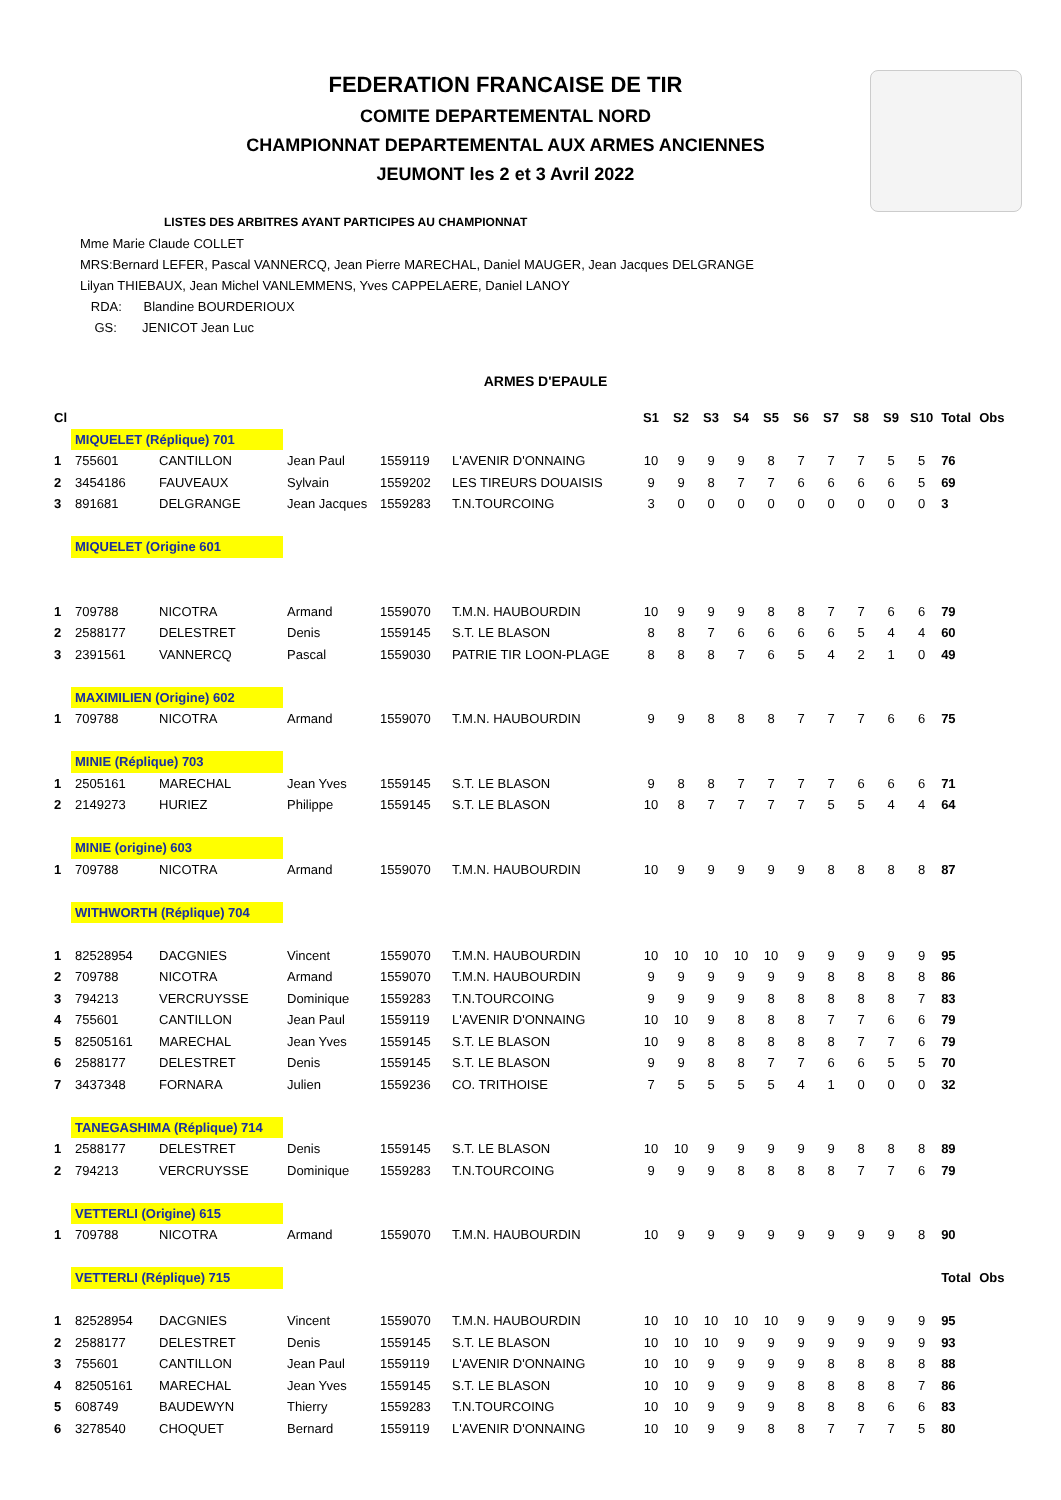FEDERATION FRANCAISE DE TIR
COMITE DEPARTEMENTAL NORD
CHAMPIONNAT DEPARTEMENTAL AUX ARMES ANCIENNES
JEUMONT les 2 et 3 Avril 2022
LISTES DES ARBITRES AYANT PARTICIPES AU CHAMPIONNAT
Mme Marie Claude COLLET
MRS:Bernard LEFER, Pascal VANNERCQ, Jean Pierre MARECHAL, Daniel MAUGER, Jean Jacques DELGRANGE
Lilyan THIEBAUX, Jean Michel VANLEMMENS, Yves CAPPELAERE, Daniel LANOY
RDA: Blandine BOURDERIOUX
GS: JENICOT Jean Luc
ARMES D'EPAULE
| Cl | | | | | | S1 | S2 | S3 | S4 | S5 | S6 | S7 | S8 | S9 | S10 | Total | Obs |
| --- | --- | --- | --- | --- | --- | --- | --- | --- | --- | --- | --- | --- | --- | --- | --- | --- | --- |
| | MIQUELET (Réplique) 701 | | | | | | | | | | | | | | | | |
| 1 | 755601 | CANTILLON | Jean Paul | 1559119 | L'AVENIR D'ONNAING | 10 | 9 | 9 | 9 | 8 | 7 | 7 | 7 | 5 | 5 | 76 | |
| 2 | 3454186 | FAUVEAUX | Sylvain | 1559202 | LES TIREURS DOUAISIS | 9 | 9 | 8 | 7 | 7 | 6 | 6 | 6 | 6 | 5 | 69 | |
| 3 | 891681 | DELGRANGE | Jean Jacques | 1559283 | T.N.TOURCOING | 3 | 0 | 0 | 0 | 0 | 0 | 0 | 0 | 0 | 0 | 3 | |
| | MIQUELET (Origine 601 | | | | | | | | | | | | | | | | |
| 1 | 709788 | NICOTRA | Armand | 1559070 | T.M.N. HAUBOURDIN | 10 | 9 | 9 | 9 | 8 | 8 | 7 | 7 | 6 | 6 | 79 | |
| 2 | 2588177 | DELESTRET | Denis | 1559145 | S.T. LE BLASON | 8 | 8 | 7 | 6 | 6 | 6 | 6 | 5 | 4 | 4 | 60 | |
| 3 | 2391561 | VANNERCQ | Pascal | 1559030 | PATRIE TIR LOON-PLAGE | 8 | 8 | 8 | 7 | 6 | 5 | 4 | 2 | 1 | 0 | 49 | |
| | MAXIMILIEN (Origine) 602 | | | | | | | | | | | | | | | | |
| 1 | 709788 | NICOTRA | Armand | 1559070 | T.M.N. HAUBOURDIN | 9 | 9 | 8 | 8 | 8 | 7 | 7 | 7 | 6 | 6 | 75 | |
| | MINIE (Réplique) 703 | | | | | | | | | | | | | | | | |
| 1 | 2505161 | MARECHAL | Jean Yves | 1559145 | S.T. LE BLASON | 9 | 8 | 8 | 7 | 7 | 7 | 7 | 6 | 6 | 6 | 71 | |
| 2 | 2149273 | HURIEZ | Philippe | 1559145 | S.T. LE BLASON | 10 | 8 | 7 | 7 | 7 | 7 | 5 | 5 | 4 | 4 | 64 | |
| | MINIE (origine) 603 | | | | | | | | | | | | | | | | |
| 1 | 709788 | NICOTRA | Armand | 1559070 | T.M.N. HAUBOURDIN | 10 | 9 | 9 | 9 | 9 | 9 | 8 | 8 | 8 | 8 | 87 | |
| | WITHWORTH (Réplique) 704 | | | | | | | | | | | | | | | | |
| 1 | 82528954 | DACGNIES | Vincent | 1559070 | T.M.N. HAUBOURDIN | 10 | 10 | 10 | 10 | 10 | 9 | 9 | 9 | 9 | 9 | 95 | |
| 2 | 709788 | NICOTRA | Armand | 1559070 | T.M.N. HAUBOURDIN | 9 | 9 | 9 | 9 | 9 | 9 | 8 | 8 | 8 | 8 | 86 | |
| 3 | 794213 | VERCRUYSSE | Dominique | 1559283 | T.N.TOURCOING | 9 | 9 | 9 | 9 | 8 | 8 | 8 | 8 | 8 | 7 | 83 | |
| 4 | 755601 | CANTILLON | Jean Paul | 1559119 | L'AVENIR D'ONNAING | 10 | 10 | 9 | 8 | 8 | 8 | 7 | 7 | 6 | 6 | 79 | |
| 5 | 82505161 | MARECHAL | Jean Yves | 1559145 | S.T. LE BLASON | 10 | 9 | 8 | 8 | 8 | 8 | 8 | 7 | 7 | 6 | 79 | |
| 6 | 2588177 | DELESTRET | Denis | 1559145 | S.T. LE BLASON | 9 | 9 | 8 | 8 | 7 | 7 | 6 | 6 | 5 | 5 | 70 | |
| 7 | 3437348 | FORNARA | Julien | 1559236 | CO. TRITHOISE | 7 | 5 | 5 | 5 | 5 | 4 | 1 | 0 | 0 | 0 | 32 | |
| | TANEGASHIMA (Réplique) 714 | | | | | | | | | | | | | | | | |
| 1 | 2588177 | DELESTRET | Denis | 1559145 | S.T. LE BLASON | 10 | 10 | 9 | 9 | 9 | 9 | 9 | 8 | 8 | 8 | 89 | |
| 2 | 794213 | VERCRUYSSE | Dominique | 1559283 | T.N.TOURCOING | 9 | 9 | 9 | 8 | 8 | 8 | 8 | 7 | 7 | 6 | 79 | |
| | VETTERLI (Origine) 615 | | | | | | | | | | | | | | | | |
| 1 | 709788 | NICOTRA | Armand | 1559070 | T.M.N. HAUBOURDIN | 10 | 9 | 9 | 9 | 9 | 9 | 9 | 9 | 9 | 8 | 90 | |
| | VETTERLI (Réplique) 715 | | | | | | | | | | | | | | | Total | Obs |
| 1 | 82528954 | DACGNIES | Vincent | 1559070 | T.M.N. HAUBOURDIN | 10 | 10 | 10 | 10 | 10 | 9 | 9 | 9 | 9 | 9 | 95 | |
| 2 | 2588177 | DELESTRET | Denis | 1559145 | S.T. LE BLASON | 10 | 10 | 10 | 9 | 9 | 9 | 9 | 9 | 9 | 9 | 93 | |
| 3 | 755601 | CANTILLON | Jean Paul | 1559119 | L'AVENIR D'ONNAING | 10 | 10 | 9 | 9 | 9 | 9 | 8 | 8 | 8 | 8 | 88 | |
| 4 | 82505161 | MARECHAL | Jean Yves | 1559145 | S.T. LE BLASON | 10 | 10 | 9 | 9 | 9 | 8 | 8 | 8 | 8 | 7 | 86 | |
| 5 | 608749 | BAUDEWYN | Thierry | 1559283 | T.N.TOURCOING | 10 | 10 | 9 | 9 | 9 | 8 | 8 | 8 | 6 | 6 | 83 | |
| 6 | 3278540 | CHOQUET | Bernard | 1559119 | L'AVENIR D'ONNAING | 10 | 10 | 9 | 9 | 8 | 8 | 7 | 7 | 7 | 5 | 80 | |